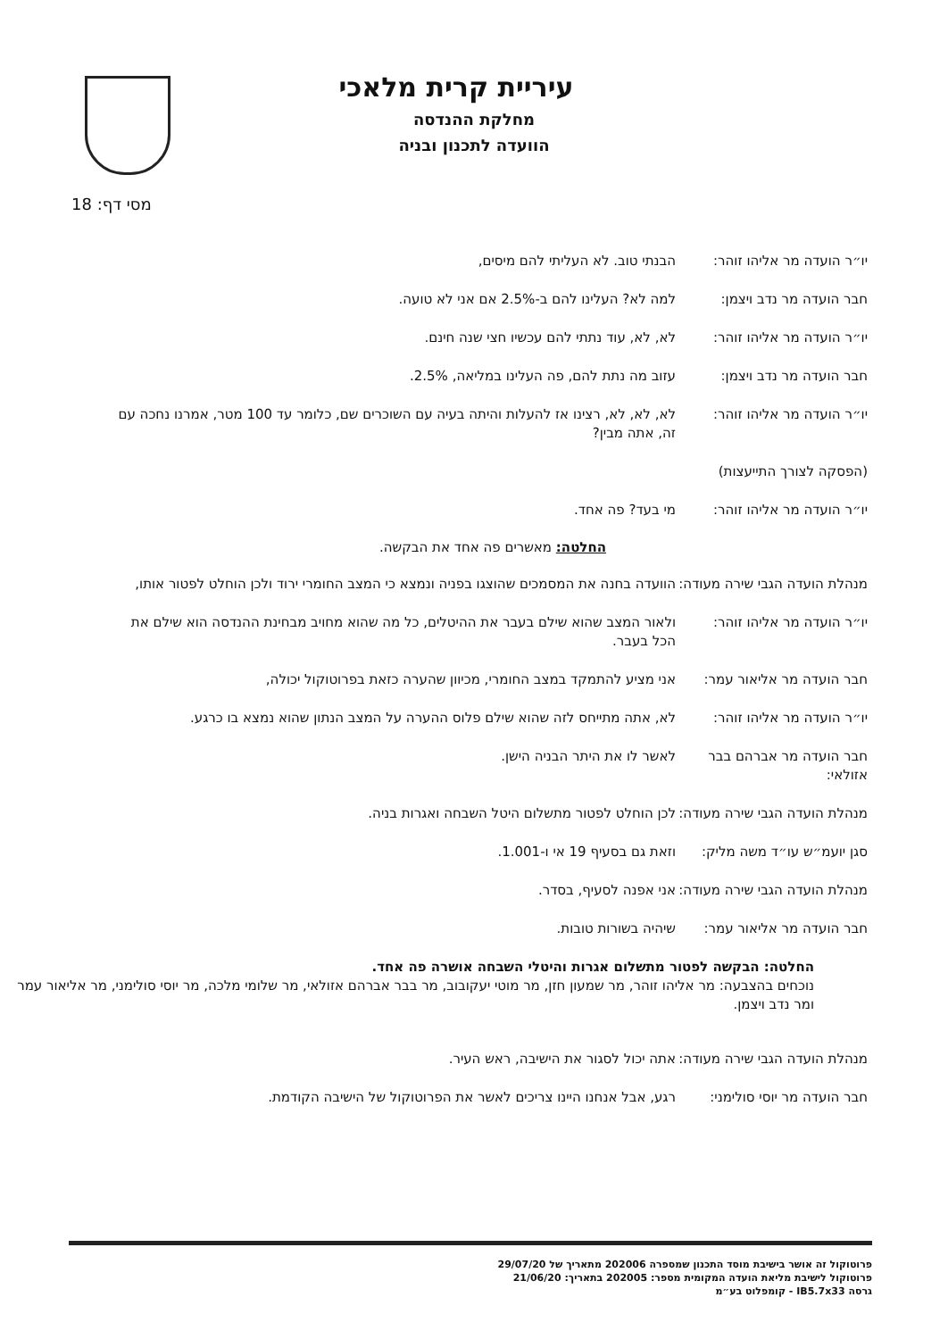עיריית קרית מלאכי
מחלקת ההנדסה
הוועדה לתכנון ובניה
מסי דף: 18
יו״ר הועדה מר אליהו זוהר:
הבנתי טוב. לא העליתי להם מיסים,
חבר הועדה מר נדב ויצמן: למה לא? העלינו להם ב-2.5% אם אני לא טועה.
יו״ר הועדה מר אליהו זוהר:
לא, לא, עוד נתתי להם עכשיו חצי שנה חינם.
חבר הועדה מר נדב ויצמן: עזוב מה נתת להם, פה העלינו במליאה, 2.5%.
יו״ר הועדה מר אליהו זוהר:
לא, לא, לא, רצינו אז להעלות והיתה בעיה עם השוכרים שם, כלומר עד 100 מטר, אמרנו נחכה עם זה, אתה מבין?
(הפסקה לצורך התייעצות)
יו״ר הועדה מר אליהו זוהר:
מי בעד? פה אחד.
החלטה: מאשרים פה אחד את הבקשה.
מנהלת הועדה הגבי שירה מעודה:
הוועדה בחנה את המסמכים שהוצגו בפניה ונמצא כי המצב החומרי ירוד ולכן הוחלט לפטור אותו,
יו״ר הועדה מר אליהו זוהר:
ולאור המצב שהוא שילם בעבר את ההיטלים, כל מה שהוא מחויב מבחינת ההנדסה הוא שילם את הכל בעבר.
חבר הועדה מר אליאור עמר:
אני מציע להתמקד במצב החומרי, מכיוון שהערה כזאת בפרוטוקול יכולה,
יו״ר הועדה מר אליהו זוהר:
לא, אתה מתייחס לזה שהוא שילם פלוס ההערה על המצב הנתון שהוא נמצא בו כרגע.
חבר הועדה מר אברהם בבר אזולאי:
לאשר לו את היתר הבניה הישן.
מנהלת הועדה הגבי שירה מעודה:
לכן הוחלט לפטור מתשלום היטל השבחה ואגרות בניה.
סגן יועמ״ש עו״ד משה מליק:
וזאת גם בסעיף 19 אי ו-1.001.
מנהלת הועדה הגבי שירה מעודה:
אני אפנה לסעיף, בסדר.
חבר הועדה מר אליאור עמר:
שיהיה בשורות טובות.
החלטה: הבקשה לפטור מתשלום אגרות והיטלי השבחה אושרה פה אחד.
נוכחים בהצבעה: מר אליהו זוהר, מר שמעון חזן, מר מוטי יעקובוב, מר בבר אברהם אזולאי, מר שלומי מלכה, מר יוסי סולימני, מר אליאור עמר ומר נדב ויצמן.
מנהלת הועדה הגבי שירה מעודה:
אתה יכול לסגור את הישיבה, ראש העיר.
חבר הועדה מר יוסי סולימני:
רגע, אבל אנחנו היינו צריכים לאשר את הפרוטוקול של הישיבה הקודמת.
פרוטוקול זה אושר בישיבת מוסד התכנון שמספרה 202006 מתאריך של 29/07/20
פרוטוקול לישיבת מליאת הועדה המקומית מספר: 202005 בתאריך: 21/06/20
גרסה IB5.7x33 - קומפלוט בע״מ